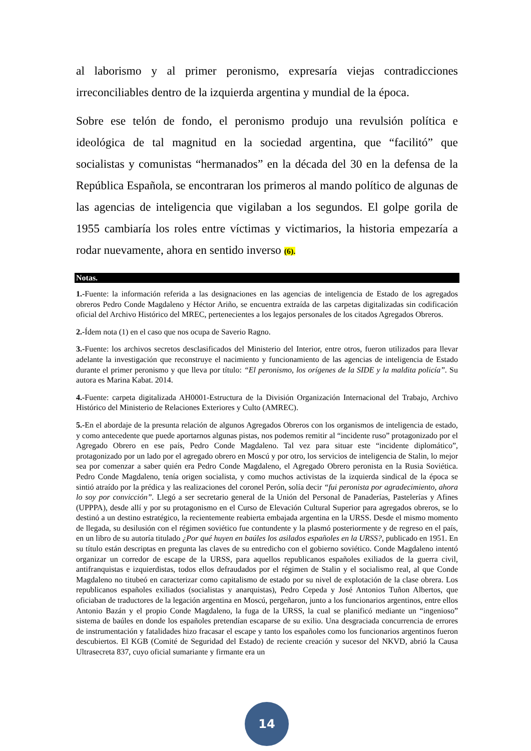al laborismo y al primer peronismo, expresaría viejas contradicciones irreconciliables dentro de la izquierda argentina y mundial de la época.
Sobre ese telón de fondo, el peronismo produjo una revulsión política e ideológica de tal magnitud en la sociedad argentina, que “facilitó” que socialistas y comunistas “hermanados” en la década del 30 en la defensa de la República Española, se encontraran los primeros al mando político de algunas de las agencias de inteligencia que vigilaban a los segundos. El golpe gorila de 1955 cambiaría los roles entre víctimas y victimarios, la historia empezaría a rodar nuevamente, ahora en sentido inverso (6).
Notas.
1.-Fuente: la información referida a las designaciones en las agencias de inteligencia de Estado de los agregados obreros Pedro Conde Magdaleno y Héctor Ariño, se encuentra extraída de las carpetas digitalizadas sin codificación oficial del Archivo Histórico del MREC, pertenecientes a los legajos personales de los citados Agregados Obreros.
2.-Ídem nota (1) en el caso que nos ocupa de Saverio Ragno.
3.-Fuente: los archivos secretos desclasificados del Ministerio del Interior, entre otros, fueron utilizados para llevar adelante la investigación que reconstruye el nacimiento y funcionamiento de las agencias de inteligencia de Estado durante el primer peronismo y que lleva por título: “El peronismo, los orígenes de la SIDE y la maldita policía”. Su autora es Marina Kabat. 2014.
4.-Fuente: carpeta digitalizada AH0001-Estructura de la División Organización Internacional del Trabajo, Archivo Histórico del Ministerio de Relaciones Exteriores y Culto (AMREC).
5.-En el abordaje de la presunta relación de algunos Agregados Obreros con los organismos de inteligencia de estado, y como antecedente que puede aportarnos algunas pistas, nos podemos remitir al “incidente ruso” protagonizado por el Agregado Obrero en ese país, Pedro Conde Magdaleno. Tal vez para situar este “incidente diplomático”, protagonizado por un lado por el agregado obrero en Moscú y por otro, los servicios de inteligencia de Stalin, lo mejor sea por comenzar a saber quién era Pedro Conde Magdaleno, el Agregado Obrero peronista en la Rusia Soviética. Pedro Conde Magdaleno, tenía origen socialista, y como muchos activistas de la izquierda sindical de la época se sintió atraído por la prédica y las realizaciones del coronel Perón, solía decir “fui peronista por agradecimiento, ahora lo soy por convicción”. Llegó a ser secretario general de la Unión del Personal de Panaderías, Pastelerías y Afines (UPPPA), desde allí y por su protagonismo en el Curso de Elevación Cultural Superior para agregados obreros, se lo destinó a un destino estratégico, la recientemente reabierta embajada argentina en la URSS. Desde el mismo momento de llegada, su desilusión con el régimen soviético fue contundente y la plasmó posteriormente y de regreso en el país, en un libro de su autoría titulado ¿Por qué huyen en baúles los asilados españoles en la URSS?, publicado en 1951. En su título están descriptas en pregunta las claves de su entredicho con el gobierno soviético. Conde Magdaleno intentó organizar un corredor de escape de la URSS, para aquellos republicanos españoles exiliados de la guerra civil, antifranquistas e izquierdistas, todos ellos defraudados por el régimen de Stalin y el socialismo real, al que Conde Magdaleno no titubeó en caracterizar como capitalismo de estado por su nivel de explotación de la clase obrera. Los republicanos españoles exiliados (socialistas y anarquistas), Pedro Cepeda y José Antonios Tuñon Albertos, que oficiaban de traductores de la legación argentina en Moscú, pergeñaron, junto a los funcionarios argentinos, entre ellos Antonio Bazán y el propio Conde Magdaleno, la fuga de la URSS, la cual se planificó mediante un “ingenioso” sistema de baúles en donde los españoles pretendían escaparse de su exilio. Una desgraciada concurrencia de errores de instrumentación y fatalidades hizo fracasar el escape y tanto los españoles como los funcionarios argentinos fueron descubiertos. El KGB (Comité de Seguridad del Estado) de reciente creación y sucesor del NKVD, abrió la Causa Ultrasecreta 837, cuyo oficial sumariante y firmante era un
14